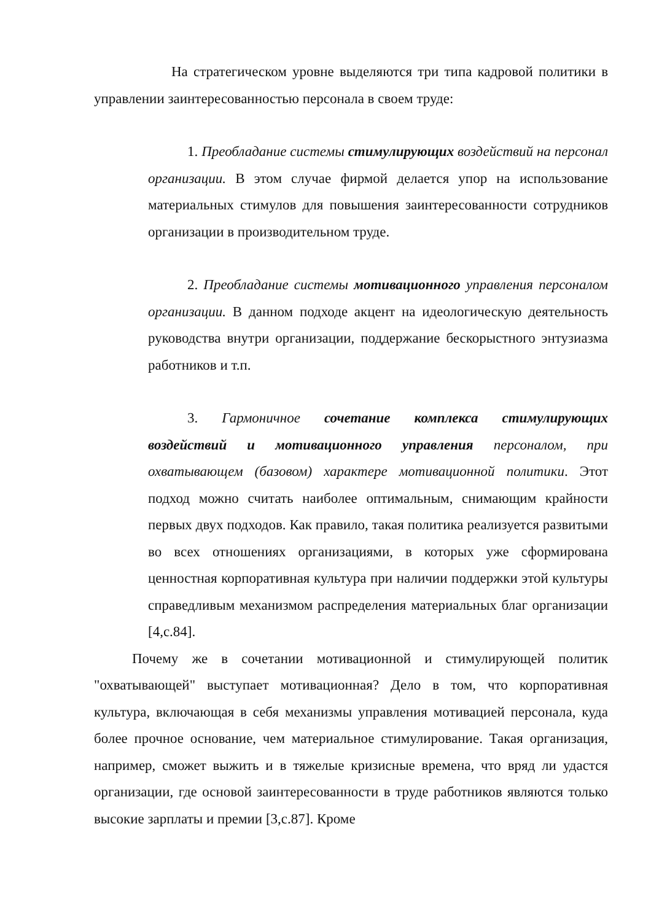На стратегическом уровне выделяются три типа кадровой политики в управлении заинтересованностью персонала в своем труде:
1. Преобладание системы стимулирующих воздействий на персонал организации. В этом случае фирмой делается упор на использование материальных стимулов для повышения заинтересованности сотрудников организации в производительном труде.
2. Преобладание системы мотивационного управления персоналом организации. В данном подходе акцент на идеологическую деятельность руководства внутри организации, поддержание бескорыстного энтузиазма работников и т.п.
3. Гармоничное сочетание комплекса стимулирующих воздействий и мотивационного управления персоналом, при охватывающем (базовом) характере мотивационной политики. Этот подход можно считать наиболее оптимальным, снимающим крайности первых двух подходов. Как правило, такая политика реализуется развитыми во всех отношениях организациями, в которых уже сформирована ценностная корпоративная культура при наличии поддержки этой культуры справедливым механизмом распределения материальных благ организации [4,с.84].
Почему же в сочетании мотивационной и стимулирующей политик "охватывающей" выступает мотивационная? Дело в том, что корпоративная культура, включающая в себя механизмы управления мотивацией персонала, куда более прочное основание, чем материальное стимулирование. Такая организация, например, сможет выжить и в тяжелые кризисные времена, что вряд ли удастся организации, где основой заинтересованности в труде работников являются только высокие зарплаты и премии [3,с.87]. Кроме